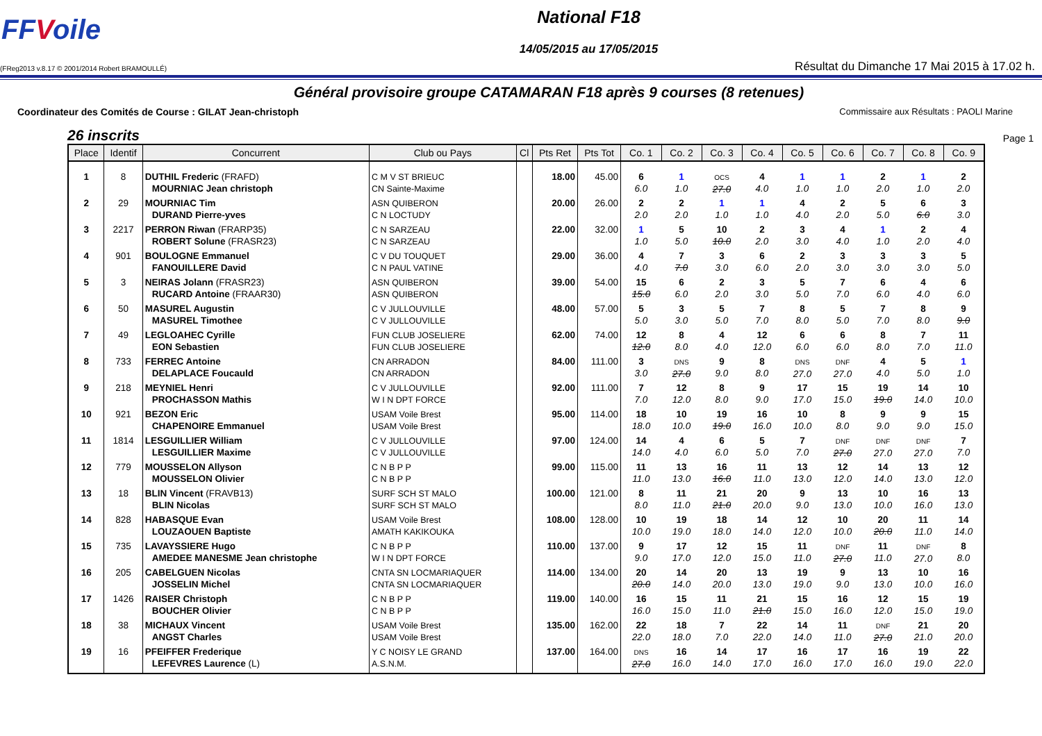FFVoile
National F18
14/05/2015 au 17/05/2015
(FReg2013 v.8.17 © 2001/2014 Robert BRAMOULLÉ)
Résultat du Dimanche 17 Mai 2015 à 17.02 h.
Général provisoire groupe CATAMARAN F18 après 9 courses (8 retenues)
Coordinateur des Comités de Course : GILAT Jean-christoph Commissaire aux Résultats : PAOLI Marine
26 inscrits Page 1
| Place | Identif | Concurrent | Club ou Pays | Cl | Pts Ret | Pts Tot | Co. 1 | Co. 2 | Co. 3 | Co. 4 | Co. 5 | Co. 6 | Co. 7 | Co. 8 | Co. 9 |
| --- | --- | --- | --- | --- | --- | --- | --- | --- | --- | --- | --- | --- | --- | --- | --- |
| 1 | 8 | DUTHIL Frederic (FRAFD) MOURNIAC Jean christoph | C M V ST BRIEUC CN Sainte-Maxime | | 18.00 | 45.00 | 6 6.0 | 1 1.0 | OCS 27.0 | 4 4.0 | 1 1.0 | 1 1.0 | 2 2.0 | 1 1.0 | 2 2.0 |
| 2 | 29 | MOURNIAC Tim DURAND Pierre-yves | ASN QUIBERON C N LOCTUDY | | 20.00 | 26.00 | 2 2.0 | 2 2.0 | 1 1.0 | 1 1.0 | 4 4.0 | 2 2.0 | 5 5.0 | 6 6.0 | 3 3.0 |
| 3 | 2217 | PERRON Riwan (FRARP35) ROBERT Solune (FRASR23) | C N SARZEAU C N SARZEAU | | 22.00 | 32.00 | 1 1.0 | 5 5.0 | 10 10.0 | 2 2.0 | 3 3.0 | 4 4.0 | 1 1.0 | 2 2.0 | 4 4.0 |
| 4 | 901 | BOULOGNE Emmanuel FANOUILLERE David | C V DU TOUQUET C N PAUL VATINE | | 29.00 | 36.00 | 4 4.0 | 7 7.0 | 3 3.0 | 6 6.0 | 2 2.0 | 3 3.0 | 3 3.0 | 3 3.0 | 5 5.0 |
| 5 | 3 | NEIRAS Jolann (FRASR23) RUCARD Antoine (FRAAR30) | ASN QUIBERON ASN QUIBERON | | 39.00 | 54.00 | 15 15.0 | 6 6.0 | 2 2.0 | 3 3.0 | 5 5.0 | 7 7.0 | 6 6.0 | 4 4.0 | 6 6.0 |
| 6 | 50 | MASUREL Augustin MASUREL Timothee | C V JULLOUVILLE C V JULLOUVILLE | | 48.00 | 57.00 | 5 5.0 | 3 3.0 | 5 5.0 | 7 7.0 | 8 8.0 | 5 5.0 | 7 7.0 | 8 8.0 | 9 9.0 |
| 7 | 49 | LEGLOAHEC Cyrille EON Sebastien | FUN CLUB JOSELIERE FUN CLUB JOSELIERE | | 62.00 | 74.00 | 12 12.0 | 8 8.0 | 4 4.0 | 12 12.0 | 6 6.0 | 6 6.0 | 8 8.0 | 7 7.0 | 11 11.0 |
| 8 | 733 | FERREC Antoine DELAPLACE Foucauld | CN ARRADON CN ARRADON | | 84.00 | 111.00 | 3 3.0 | DNS 27.0 | 9 9.0 | 8 8.0 | DNS 27.0 | DNF 27.0 | 4 4.0 | 5 5.0 | 1 1.0 |
| 9 | 218 | MEYNIEL Henri PROCHASSON Mathis | C V JULLOUVILLE W I N DPT FORCE | | 92.00 | 111.00 | 7 7.0 | 12 12.0 | 8 8.0 | 9 9.0 | 17 17.0 | 15 15.0 | 19 19.0 | 14 14.0 | 10 10.0 |
| 10 | 921 | BEZON Eric CHAPENOIRE Emmanuel | USAM Voile Brest USAM Voile Brest | | 95.00 | 114.00 | 18 18.0 | 10 10.0 | 19 19.0 | 16 16.0 | 10 10.0 | 8 8.0 | 9 9.0 | 9 9.0 | 15 15.0 |
| 11 | 1814 | LESGUILLIER William LESGUILLIER Maxime | C V JULLOUVILLE C V JULLOUVILLE | | 97.00 | 124.00 | 14 14.0 | 4 4.0 | 6 6.0 | 5 5.0 | 7 7.0 | DNF 27.0 | DNF 27.0 | DNF 27.0 | 7 7.0 |
| 12 | 779 | MOUSSELON Allyson MOUSSELON Olivier | C N B P P C N B P P | | 99.00 | 115.00 | 11 11.0 | 13 13.0 | 16 16.0 | 11 11.0 | 13 13.0 | 12 12.0 | 14 14.0 | 13 13.0 | 12 12.0 |
| 13 | 18 | BLIN Vincent (FRAVB13) BLIN Nicolas | SURF SCH ST MALO SURF SCH ST MALO | | 100.00 | 121.00 | 8 8.0 | 11 11.0 | 21 21.0 | 20 20.0 | 9 9.0 | 13 13.0 | 10 10.0 | 16 16.0 | 13 13.0 |
| 14 | 828 | HABASQUE Evan LOUZAOUEN Baptiste | USAM Voile Brest AMATH KAKIKOUKA | | 108.00 | 128.00 | 10 10.0 | 19 19.0 | 18 18.0 | 14 14.0 | 12 12.0 | 10 10.0 | 20 20.0 | 11 11.0 | 14 14.0 |
| 15 | 735 | LAVAYSSIERE Hugo AMEDEE MANESME Jean christophe | C N B P P W I N DPT FORCE | | 110.00 | 137.00 | 9 9.0 | 17 17.0 | 12 12.0 | 15 15.0 | 11 11.0 | DNF 27.0 | 11 11.0 | DNF 27.0 | 8 8.0 |
| 16 | 205 | CABELGUEN Nicolas JOSSELIN Michel | CNTA SN LOCMARIAQUER CNTA SN LOCMARIAQUER | | 114.00 | 134.00 | 20 20.0 | 14 14.0 | 20 20.0 | 13 13.0 | 19 19.0 | 9 9.0 | 13 13.0 | 10 10.0 | 16 16.0 |
| 17 | 1426 | RAISER Christoph BOUCHER Olivier | C N B P P C N B P P | | 119.00 | 140.00 | 16 16.0 | 15 15.0 | 11 11.0 | 21 21.0 | 15 15.0 | 16 16.0 | 12 12.0 | 15 15.0 | 19 19.0 |
| 18 | 38 | MICHAUX Vincent ANGST Charles | USAM Voile Brest USAM Voile Brest | | 135.00 | 162.00 | 22 22.0 | 18 18.0 | 7 7.0 | 22 22.0 | 14 14.0 | 11 11.0 | DNF 27.0 | 21 21.0 | 20 20.0 |
| 19 | 16 | PFEIFFER Frederique LEFEVRES Laurence (L) | Y C NOISY LE GRAND A.S.N.M. | | 137.00 | 164.00 | DNS 27.0 | 16 16.0 | 14 14.0 | 17 17.0 | 16 16.0 | 17 17.0 | 16 16.0 | 19 19.0 | 22 22.0 |